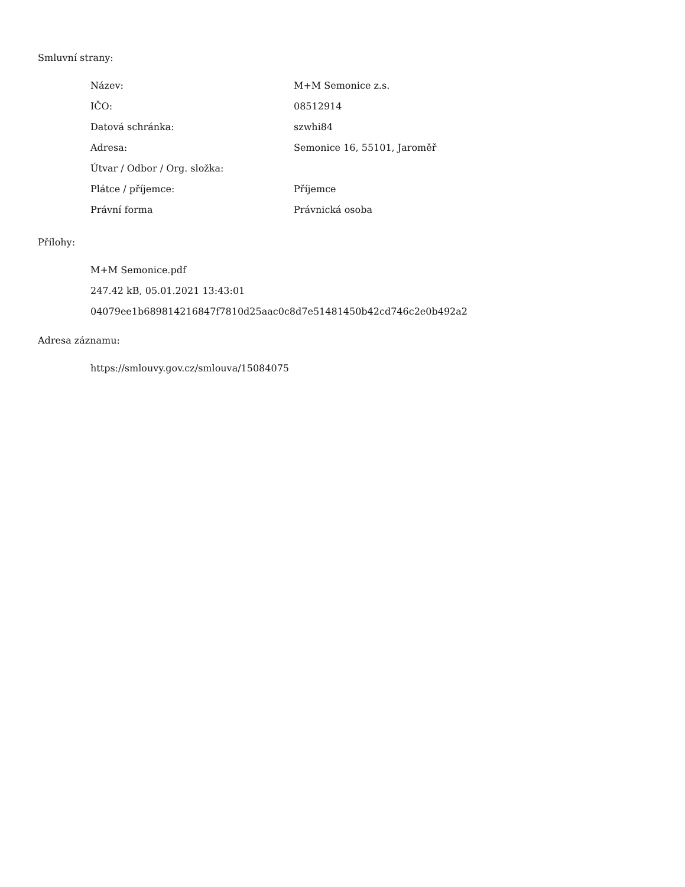Smluvní strany:
| Název: | M+M Semonice z.s. |
| IČO: | 08512914 |
| Datová schránka: | szwhi84 |
| Adresa: | Semonice 16, 55101, Jaroměř |
| Útvar / Odbor / Org. složka: | |
| Plátce / příjemce: | Příjemce |
| Právní forma | Právnická osoba |
Přílohy:
M+M Semonice.pdf
247.42 kB, 05.01.2021 13:43:01
04079ee1b689814216847f7810d25aac0c8d7e51481450b42cd746c2e0b492a2
Adresa záznamu:
https://smlouvy.gov.cz/smlouva/15084075